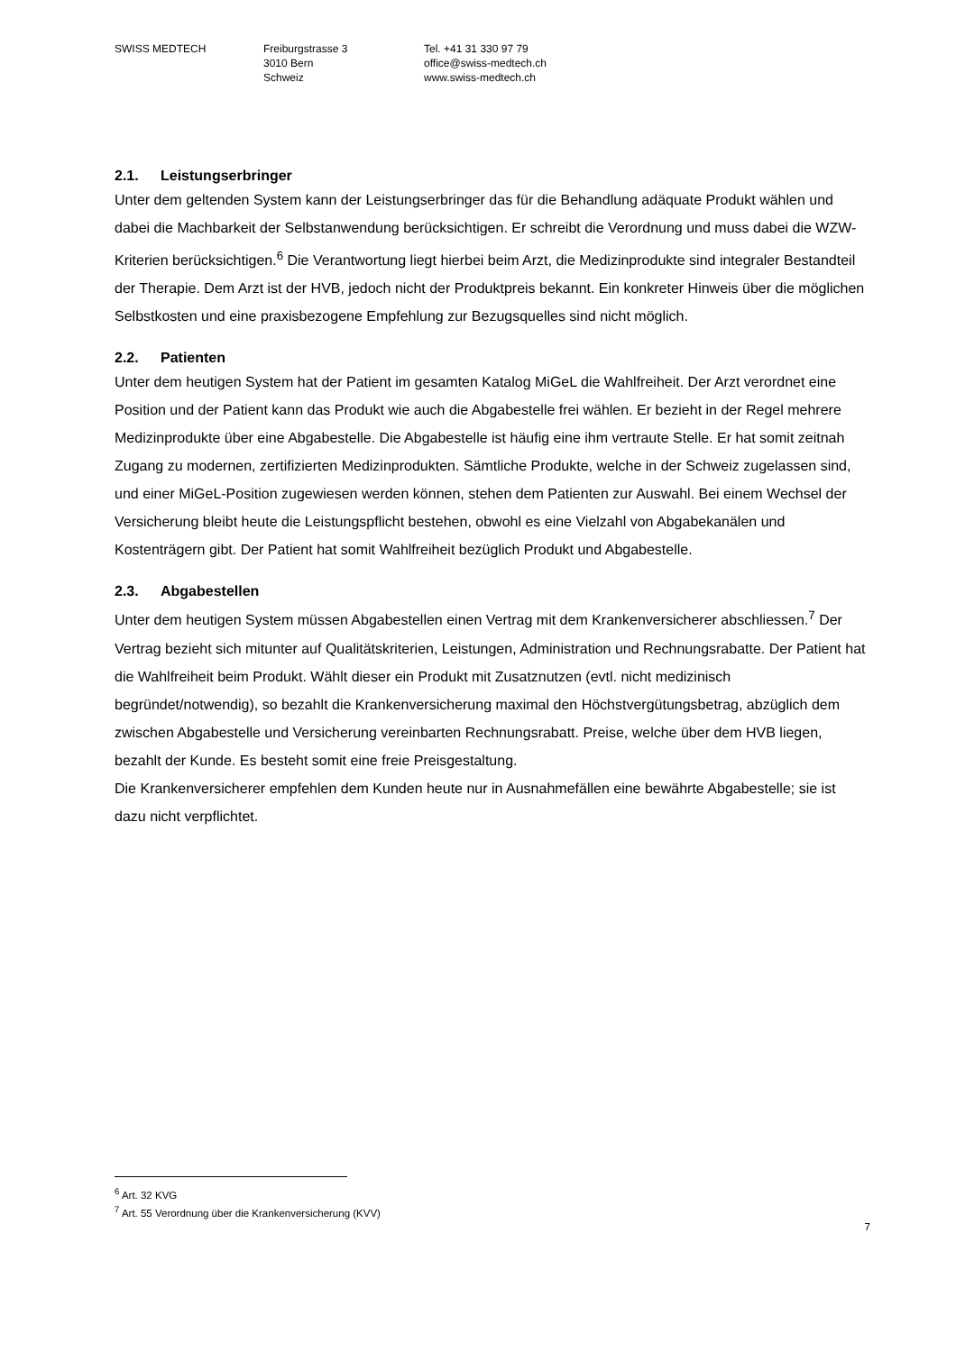SWISS MEDTECH Freiburgstrasse 3
3010 Bern
Schweiz
Tel. +41 31 330 97 79
office@swiss-medtech.ch
www.swiss-medtech.ch
2.1. Leistungserbringer
Unter dem geltenden System kann der Leistungserbringer das für die Behandlung adäquate Produkt wählen und dabei die Machbarkeit der Selbstanwendung berücksichtigen. Er schreibt die Verordnung und muss dabei die WZW-Kriterien berücksichtigen.<sup>6</sup> Die Verantwortung liegt hierbei beim Arzt, die Medizinprodukte sind integraler Bestandteil der Therapie. Dem Arzt ist der HVB, jedoch nicht der Produktpreis bekannt. Ein konkreter Hinweis über die möglichen Selbstkosten und eine praxisbezogene Empfehlung zur Bezugsquelles sind nicht möglich.
2.2. Patienten
Unter dem heutigen System hat der Patient im gesamten Katalog MiGeL die Wahlfreiheit. Der Arzt verordnet eine Position und der Patient kann das Produkt wie auch die Abgabestelle frei wählen. Er bezieht in der Regel mehrere Medizinprodukte über eine Abgabestelle. Die Abgabestelle ist häufig eine ihm vertraute Stelle. Er hat somit zeitnah Zugang zu modernen, zertifizierten Medizinprodukten. Sämtliche Produkte, welche in der Schweiz zugelassen sind, und einer MiGeL-Position zugewiesen werden können, stehen dem Patienten zur Auswahl. Bei einem Wechsel der Versicherung bleibt heute die Leistungspflicht bestehen, obwohl es eine Vielzahl von Abgabekanälen und Kostenträgern gibt. Der Patient hat somit Wahlfreiheit bezüglich Produkt und Abgabestelle.
2.3. Abgabestellen
Unter dem heutigen System müssen Abgabestellen einen Vertrag mit dem Krankenversicherer abschliessen.<sup>7</sup> Der Vertrag bezieht sich mitunter auf Qualitätskriterien, Leistungen, Administration und Rechnungsrabatte. Der Patient hat die Wahlfreiheit beim Produkt. Wählt dieser ein Produkt mit Zusatznutzen (evtl. nicht medizinisch begründet/notwendig), so bezahlt die Krankenversicherung maximal den Höchstvergütungsbetrag, abzüglich dem zwischen Abgabestelle und Versicherung vereinbarten Rechnungsrabatt. Preise, welche über dem HVB liegen, bezahlt der Kunde. Es besteht somit eine freie Preisgestaltung.
Die Krankenversicherer empfehlen dem Kunden heute nur in Ausnahmefällen eine bewährte Abgabestelle; sie ist dazu nicht verpflichtet.
<sup>6</sup> Art. 32 KVG
<sup>7</sup> Art. 55 Verordnung über die Krankenversicherung (KVV)
7